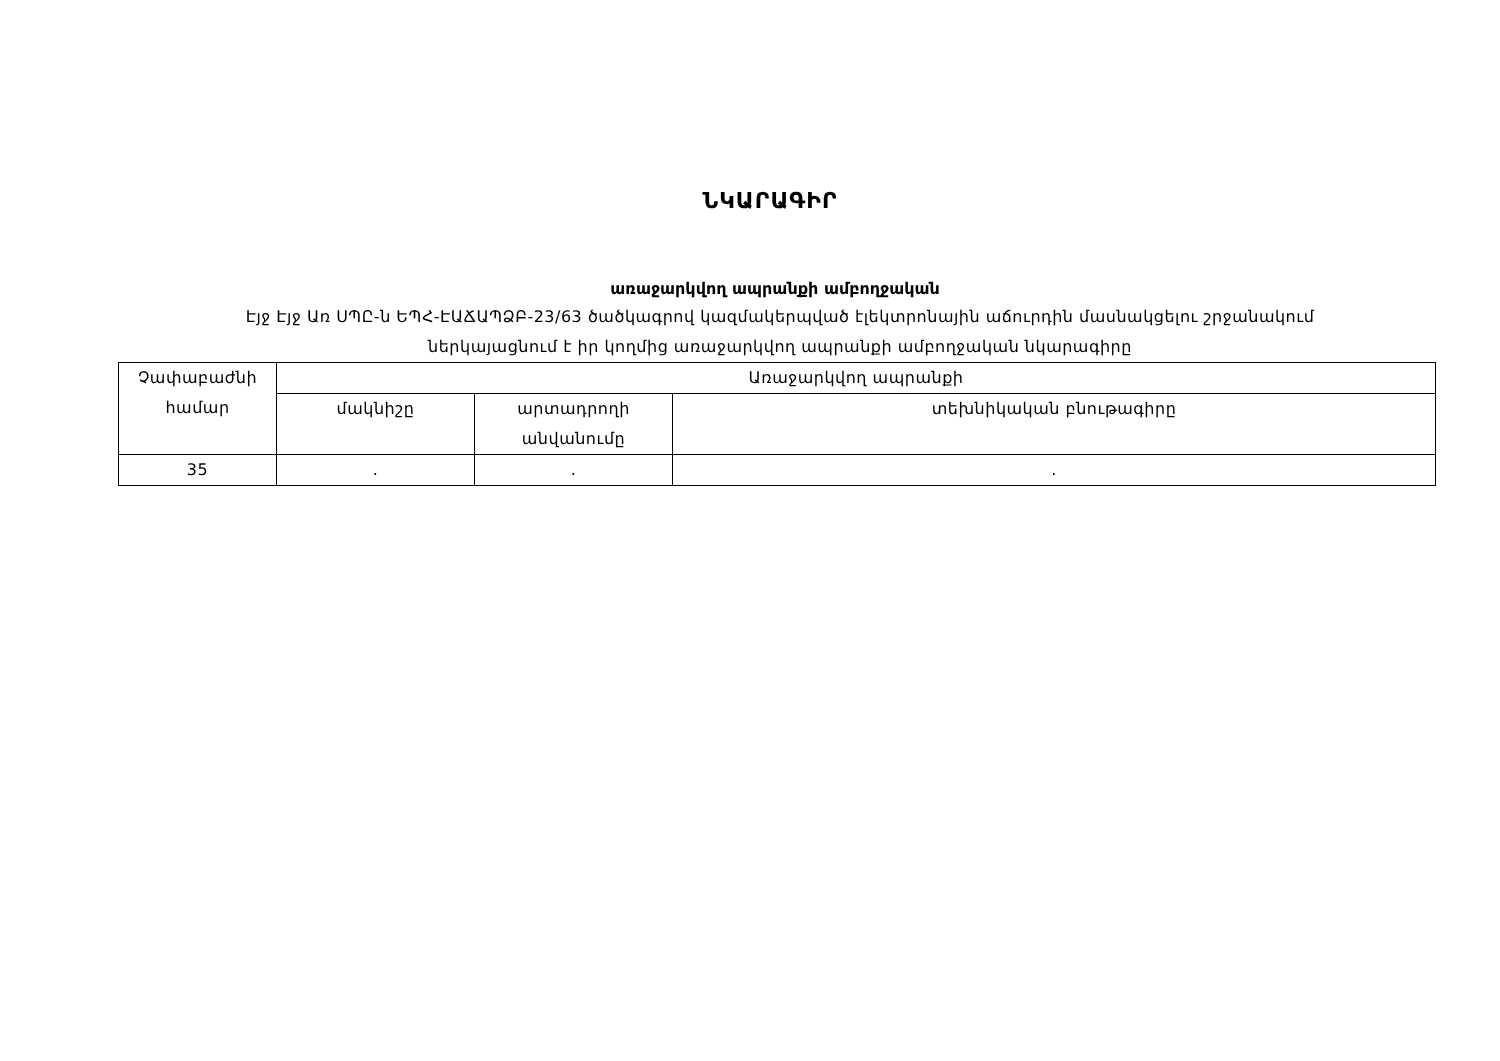ՆԿԱՐԱԳԻՐ
առաջարկվող ապրանքի ամբողջական
Էյջ Էյջ Առ ՍՊԸ-ն ԵՊՀ-ԷԱՃԱՊՁԲ-23/63 ծածկագրով կազմակերպված էլեկտրոնային աճուրդին մասնակցելու շրջանակում
ներկայացնում է իր կողմից առաջարկվող ապրանքի ամբողջական նկարագիրը
| Չափաբաժնի համար | Առաջարկվող ապրանքի | | |
| --- | --- | --- | --- |
| | մակնիշը | արտադրողի անվանումը | տեխնիկական բնութագիրը |
| 35 | . | . | . |